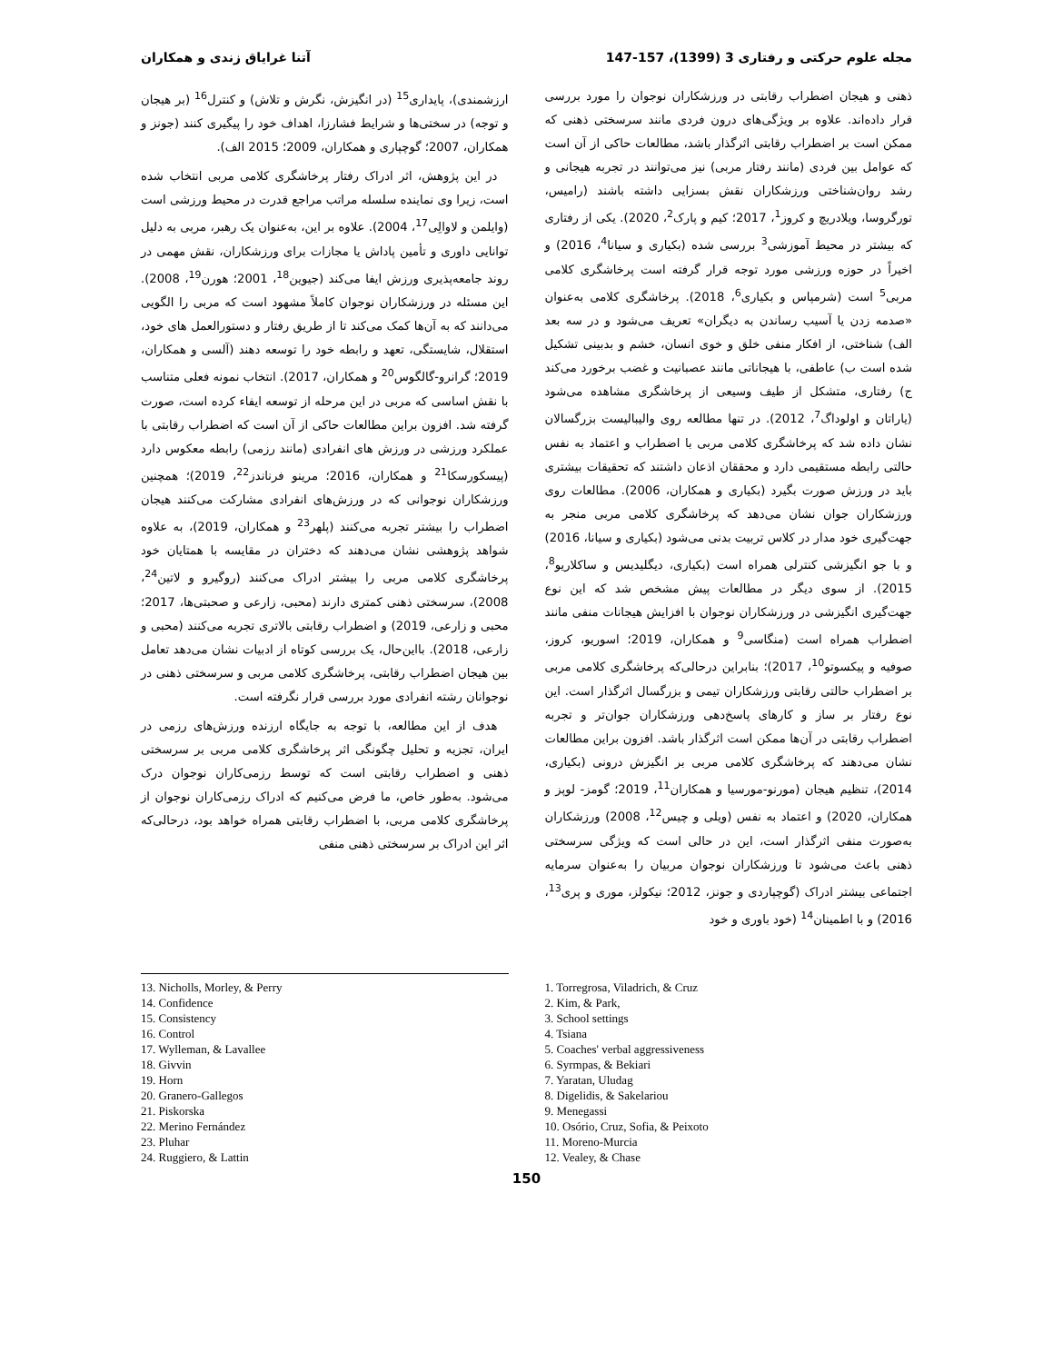مجله علوم حرکتی و رفتاری 3 (1399)، 157-147 آتنا غرایاق زندی و همکاران
ذهنی و هیجان اضطراب رقابتی در ورزشکاران نوجوان را مورد بررسی قرار داده‌اند. علاوه بر ویژگی‌های درون فردی مانند سرسختی ذهنی که ممکن است بر اضطراب رقابتی اثرگذار باشد، مطالعات حاکی از آن است که عوامل بین فردی (مانند رفتار مربی) نیز می‌توانند در تجربه هیجانی و رشد روان‌شناختی ورزشکاران نقش بسزایی داشته باشند (رامیس، تورگروسا، ویلادریچ و کروز<sup>1</sup>، 2017؛ کیم و پارک<sup>2</sup>، 2020). یکی از رفتاری که بیشتر در محیط آموزشی<sup>3</sup> بررسی شده (بکیاری و سیانا<sup>4</sup>، 2016) و اخیراً در حوزه ورزشی مورد توجه قرار گرفته است پرخاشگری کلامی مربی<sup>5</sup> است (شرمپاس و بکیاری<sup>6</sup>، 2018). پرخاشگری کلامی به‌عنوان «صدمه زدن یا آسیب رساندن به دیگران» تعریف می‌شود و در سه بعد الف) شناختی، از افکار منفی خلق و خوی انسان، خشم و بدبینی تشکیل شده است ب) عاطفی، با هیجاناتی مانند عصبانیت و غضب برخورد می‌کند ج) رفتاری، متشکل از طیف وسیعی از پرخاشگری مشاهده می‌شود (یاراتان و اولوداگ<sup>7</sup>، 2012). در تنها مطالعه روی والیبالیست بزرگسالان نشان داده شد که پرخاشگری کلامی مربی با اضطراب و اعتماد به نفس حالتی رابطه مستقیمی دارد و محققان اذعان داشتند که تحقیقات بیشتری باید در ورزش صورت بگیرد (بکیاری و همکاران، 2006). مطالعات روی ورزشکاران جوان نشان می‌دهد که پرخاشگری کلامی مربی منجر به جهت‌گیری خود مدار در کلاس تربیت بدنی می‌شود (بکیاری و سیانا، 2016) و با جو انگیزشی کنترلی همراه است (بکیاری، دیگلیدیس و ساکلاریو<sup>8</sup>، 2015). از سوی دیگر در مطالعات پیش مشخص شد که این نوع جهت‌گیری انگیزشی در ورزشکاران نوجوان با افزایش هیجانات منفی مانند اضطراب همراه است (منگاسی<sup>9</sup> و همکاران، 2019؛ اسوریو، کروز، صوفیه و پیکسوتو<sup>10</sup>، 2017)؛ بنابراین درحالی‌که پرخاشگری کلامی مربی بر اضطراب حالتی رقابتی ورزشکاران تیمی و بزرگسال اثرگذار است. این نوع رفتار بر ساز و کارهای پاسخ‌دهی ورزشکاران جوان‌تر و تجربه اضطراب رقابتی در آن‌ها ممکن است اثرگذار باشد. افزون براین مطالعات نشان می‌دهند که پرخاشگری کلامی مربی بر انگیزش درونی (بکیاری، 2014)، تنظیم هیجان (مورنو-مورسیا و همکاران<sup>11</sup>، 2019؛ گومز- لوپز و همکاران، 2020) و اعتماد به نفس (ویلی و چیس<sup>12</sup>، 2008) ورزشکاران به‌صورت منفی اثرگذار است، این در حالی است که ویژگی سرسختی ذهنی باعث می‌شود تا ورزشکاران نوجوان مربیان را به‌عنوان سرمایه اجتماعی بیشتر ادراک (گوچپاردی و جونز، 2012؛ نیکولز، موری و پری<sup>13</sup>، 2016) و با اطمینان<sup>14</sup> (خود باوری و خود
ارزشمندی)، پایداری<sup>15</sup> (در انگیزش، نگرش و تلاش) و کنترل<sup>16</sup> (بر هیجان و توجه) در سختی‌ها و شرایط فشارزا، اهداف خود را پیگیری کنند (جونز و همکاران، 2007؛ گوچپاری و همکاران، 2009؛ 2015 الف).
در این پژوهش، اثر ادراک رفتار پرخاشگری کلامی مربی انتخاب شده است، زیرا وی نماینده سلسله مراتب مراجع قدرت در محیط ورزشی است (وایلمن و لاوالِی<sup>17</sup>، 2004). علاوه بر این، به‌عنوان یک رهبر، مربی به دلیل توانایی داوری و تأمین پاداش یا مجازات برای ورزشکاران، نقش مهمی در روند جامعه‌پذیری ورزش ایفا می‌کند (جیوین<sup>18</sup>، 2001؛ هورن<sup>19</sup>، 2008). این مسئله در ورزشکاران نوجوان کاملاً مشهود است که مربی را الگویی می‌دانند که به آن‌ها کمک می‌کند تا از طریق رفتار و دستورالعمل های خود، استقلال، شایستگی، تعهد و رابطه خود را توسعه دهند (آلسی و همکاران، 2019؛ گرانرو-گالگوس<sup>20</sup> و همکاران، 2017). انتخاب نمونه فعلی متناسب با نقش اساسی که مربی در این مرحله از توسعه ایفاء کرده است، صورت گرفته شد. افزون براین مطالعات حاکی از آن است که اضطراب رقابتی با عملکرد ورزشی در ورزش های انفرادی (مانند رزمی) رابطه معکوس دارد (پیسکورسکا<sup>21</sup> و همکاران، 2016؛ مرینو فرناندز<sup>22</sup>، 2019)؛ همچنین ورزشکاران نوجوانی که در ورزش‌های انفرادی مشارکت می‌کنند هیجان اضطراب را بیشتر تجربه می‌کنند (پلهر<sup>23</sup> و همکاران، 2019)، به علاوه شواهد پژوهشی نشان می‌دهند که دختران در مقایسه با همتایان خود پرخاشگری کلامی مربی را بیشتر ادراک می‌کنند (روگیرو و لاتین<sup>24</sup>، 2008)، سرسختی ذهنی کمتری دارند (محبی، زارعی و صحبتی‌ها، 2017؛ محبی و زارعی، 2019) و اضطراب رقابتی بالاتری تجربه می‌کنند (محبی و زارعی، 2018). بااین‌حال، یک بررسی کوتاه از ادبیات نشان می‌دهد تعامل بین هیجان اضطراب رقابتی، پرخاشگری کلامی مربی و سرسختی ذهنی در نوجوانان رشته انفرادی مورد بررسی قرار نگرفته است.
هدف از این مطالعه، با توجه به جایگاه ارزنده ورزش‌های رزمی در ایران، تجزیه و تحلیل چگونگی اثر پرخاشگری کلامی مربی بر سرسختی ذهنی و اضطراب رقابتی است که توسط رزمی‌کاران نوجوان درک می‌شود. به‌طور خاص، ما فرض می‌کنیم که ادراک رزمی‌کاران نوجوان از پرخاشگری کلامی مربی، با اضطراب رقابتی همراه خواهد بود، درحالی‌که اثر این ادراک بر سرسختی ذهنی منفی
1. Torregrosa, Viladrich, & Cruz
2. Kim, & Park,
3. School settings
4. Tsiana
5. Coaches' verbal aggressiveness
6. Syrmpas, & Bekiari
7. Yaratan, Uludag
8. Digelidis, & Sakelariou
9. Menegassi
10. Osório, Cruz, Sofia, & Peixoto
11. Moreno-Murcia
12. Vealey, & Chase
13. Nicholls, Morley, & Perry
14. Confidence
15. Consistency
16. Control
17. Wylleman, & Lavallee
18. Givvin
19. Horn
20. Granero-Gallegos
21. Piskorska
22. Merino Fernández
23. Pluhar
24. Ruggiero, & Lattin
150